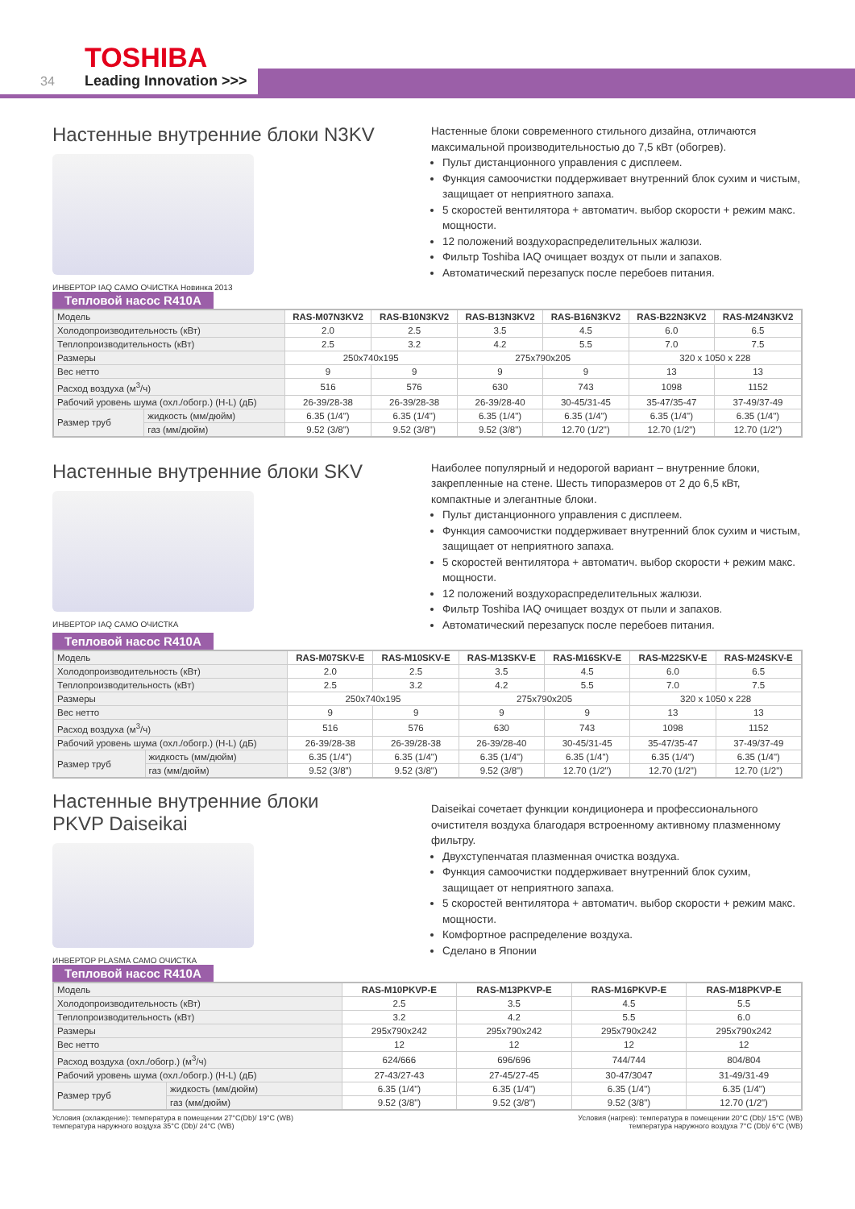TOSHIBA
34 Leading Innovation >>>
Настенные внутренние блоки N3KV
ИНВЕРТОР IAQ САМО ОЧИСТКА Новинка 2013
Настенные блоки современного стильного дизайна, отличаются максимальной производительностью до 7,5 кВт (обогрев).
Пульт дистанционного управления с дисплеем.
Функция самоочистки поддерживает внутренний блок сухим и чистым, защищает от неприятного запаха.
5 скоростей вентилятора + автоматич. выбор скорости + режим макс. мощности.
12 положений воздухораспределительных жалюзи.
Фильтр Toshiba IAQ очищает воздух от пыли и запахов.
Автоматический перезапуск после перебоев питания.
Тепловой насос R410A
| Модель | | RAS-M07N3KV2 | RAS-B10N3KV2 | RAS-B13N3KV2 | RAS-B16N3KV2 | RAS-B22N3KV2 | RAS-M24N3KV2 |
| Холодопроизводительность (кВт) | | 2.0 | 2.5 | 3.5 | 4.5 | 6.0 | 6.5 |
| Теплопроизводительность (кВт) | | 2.5 | 3.2 | 4.2 | 5.5 | 7.0 | 7.5 |
| Размеры | | 250x740x195 | | 275x790x205 | | 320 x 1050 x 228 | |
| Вес нетто | | 9 | 9 | 9 | 9 | 13 | 13 |
| Расход воздуха (м<sup>3</sup>/ч) | | 516 | 576 | 630 | 743 | 1098 | 1152 |
| Рабочий уровень шума (охл./обогр.) (H-L) (дБ) | | 26-39/28-38 | 26-39/28-38 | 26-39/28-40 | 30-45/31-45 | 35-47/35-47 | 37-49/37-49 |
| Размер труб | жидкость (мм/дюйм) | 6.35 (1/4") | 6.35 (1/4") | 6.35 (1/4") | 6.35 (1/4") | 6.35 (1/4") | 6.35 (1/4") |
| | газ (мм/дюйм) | 9.52 (3/8") | 9.52 (3/8") | 9.52 (3/8") | 12.70 (1/2") | 12.70 (1/2") | 12.70 (1/2") |
Настенные внутренние блоки SKV
ИНВЕРТОР IAQ САМО ОЧИСТКА
Наиболее популярный и недорогой вариант – внутренние блоки, закрепленные на стене. Шесть типоразмеров от 2 до 6,5 кВт, компактные и элегантные блоки.
Пульт дистанционного управления с дисплеем.
Функция самоочистки поддерживает внутренний блок сухим и чистым, защищает от неприятного запаха.
5 скоростей вентилятора + автоматич. выбор скорости + режим макс. мощности.
12 положений воздухораспределительных жалюзи.
Фильтр Toshiba IAQ очищает воздух от пыли и запахов.
Автоматический перезапуск после перебоев питания.
Тепловой насос R410A
| Модель | | RAS-M07SKV-E | RAS-M10SKV-E | RAS-M13SKV-E | RAS-M16SKV-E | RAS-M22SKV-E | RAS-M24SKV-E |
| Холодопроизводительность (кВт) | | 2.0 | 2.5 | 3.5 | 4.5 | 6.0 | 6.5 |
| Теплопроизводительность (кВт) | | 2.5 | 3.2 | 4.2 | 5.5 | 7.0 | 7.5 |
| Размеры | | 250x740x195 | | 275x790x205 | | 320 x 1050 x 228 | |
| Вес нетто | | 9 | 9 | 9 | 9 | 13 | 13 |
| Расход воздуха (м<sup>3</sup>/ч) | | 516 | 576 | 630 | 743 | 1098 | 1152 |
| Рабочий уровень шума (охл./обогр.) (H-L) (дБ) | | 26-39/28-38 | 26-39/28-38 | 26-39/28-40 | 30-45/31-45 | 35-47/35-47 | 37-49/37-49 |
| Размер труб | жидкость (мм/дюйм) | 6.35 (1/4") | 6.35 (1/4") | 6.35 (1/4") | 6.35 (1/4") | 6.35 (1/4") | 6.35 (1/4") |
| | газ (мм/дюйм) | 9.52 (3/8") | 9.52 (3/8") | 9.52 (3/8") | 12.70 (1/2") | 12.70 (1/2") | 12.70 (1/2") |
Настенные внутренние блоки
PKVP Daiseikai
ИНВЕРТОР PLASMA САМО ОЧИСТКА
Daiseikai сочетает функции кондиционера и профессионального очистителя воздуха благодаря встроенному активному плазменному фильтру.
Двухступенчатая плазменная очистка воздуха.
Функция самоочистки поддерживает внутренний блок сухим, защищает от неприятного запаха.
5 скоростей вентилятора + автоматич. выбор скорости + режим макс. мощности.
Комфортное распределение воздуха.
Сделано в Японии
Тепловой насос R410A
| Модель | | RAS-M10PKVP-E | RAS-M13PKVP-E | RAS-M16PKVP-E | RAS-M18PKVP-E |
| Холодопроизводительность (кВт) | | 2.5 | 3.5 | 4.5 | 5.5 |
| Теплопроизводительность (кВт) | | 3.2 | 4.2 | 5.5 | 6.0 |
| Размеры | | 295x790x242 | 295x790x242 | 295x790x242 | 295x790x242 |
| Вес нетто | | 12 | 12 | 12 | 12 |
| Расход воздуха (охл./обогр.) (м<sup>3</sup>/ч) | | 624/666 | 696/696 | 744/744 | 804/804 |
| Рабочий уровень шума (охл./обогр.) (H-L) (дБ) | | 27-43/27-43 | 27-45/27-45 | 30-47/3047 | 31-49/31-49 |
| Размер труб | жидкость (мм/дюйм) | 6.35 (1/4") | 6.35 (1/4") | 6.35 (1/4") | 6.35 (1/4") |
| | газ (мм/дюйм) | 9.52 (3/8") | 9.52 (3/8") | 9.52 (3/8") | 12.70 (1/2") |
Условия (охлаждение): температура в помещении 27°C(Db)/ 19°C (WB)
температура наружного воздуха 35°C (Db)/ 24°C (WB)
Условия (нагрев): температура в помещении 20°C (Db)/ 15°C (WB)
температура наружного воздуха 7°C (Db)/ 6°C (WB)